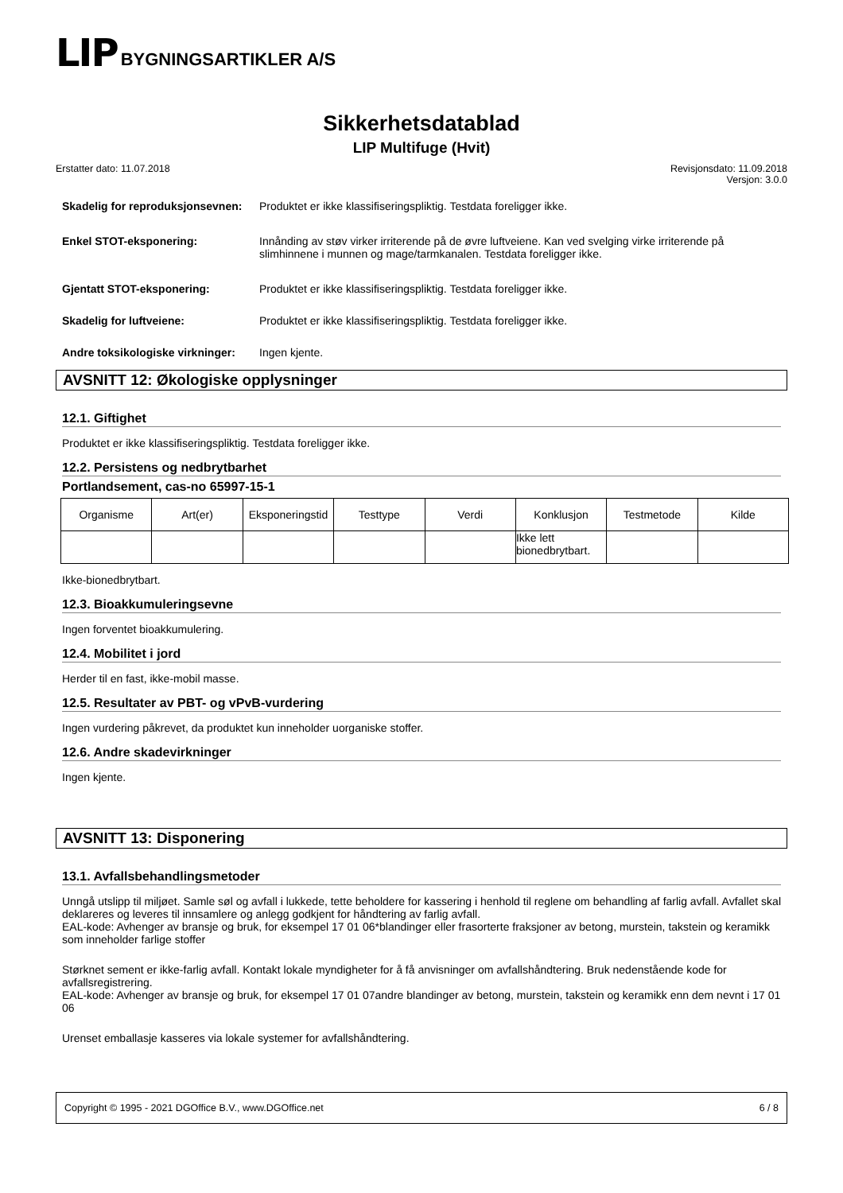LIP BYGNINGSARTIKLER A/S
Sikkerhetsdatablad
LIP Multifuge (Hvit)
Erstatter dato: 11.07.2018 Revisjonsdato: 11.09.2018
Versjon: 3.0.0
Skadelig for reproduksjonsevnen:
Produktet er ikke klassifiseringspliktig. Testdata foreligger ikke.
Enkel STOT-eksponering: Innånding av støv virker irriterende på de øvre luftveiene. Kan ved svelging virke irriterende på slimhinnene i munnen og mage/tarmkanalen. Testdata foreligger ikke.
Gjentatt STOT-eksponering: Produktet er ikke klassifiseringspliktig. Testdata foreligger ikke.
Skadelig for luftveiene: Produktet er ikke klassifiseringspliktig. Testdata foreligger ikke.
Andre toksikologiske virkninger:
Ingen kjente.
AVSNITT 12: Økologiske opplysninger
12.1. Giftighet
Produktet er ikke klassifiseringspliktig. Testdata foreligger ikke.
12.2. Persistens og nedbrytbarhet
Portlandsement, cas-no 65997-15-1
| Organisme | Art(er) | Eksponeringstid | Testtype | Verdi | Konklusjon | Testmetode | Kilde |
| --- | --- | --- | --- | --- | --- | --- | --- |
| | | | | | Ikke lett bionedbrytbart. | | |
Ikke-bionedbrytbart.
12.3. Bioakkumuleringsevne
Ingen forventet bioakkumulering.
12.4. Mobilitet i jord
Herder til en fast, ikke-mobil masse.
12.5. Resultater av PBT- og vPvB-vurdering
Ingen vurdering påkrevet, da produktet kun inneholder uorganiske stoffer.
12.6. Andre skadevirkninger
Ingen kjente.
AVSNITT 13: Disponering
13.1. Avfallsbehandlingsmetoder
Unngå utslipp til miljøet. Samle søl og avfall i lukkede, tette beholdere for kassering i henhold til reglene om behandling af farlig avfall. Avfallet skal deklareres og leveres til innsamlere og anlegg godkjent for håndtering av farlig avfall.
EAL-kode: Avhenger av bransje og bruk, for eksempel 17 01 06*blandinger eller frasorterte fraksjoner av betong, murstein, takstein og keramikk som inneholder farlige stoffer
Størknet sement er ikke-farlig avfall. Kontakt lokale myndigheter for å få anvisninger om avfallshåndtering. Bruk nedenstående kode for avfallsregistrering.
EAL-kode: Avhenger av bransje og bruk, for eksempel 17 01 07andre blandinger av betong, murstein, takstein og keramikk enn dem nevnt i 17 01 06
Urenset emballasje kasseres via lokale systemer for avfallshåndtering.
Copyright © 1995 - 2021 DGOffice B.V., www.DGOffice.net 6 / 8